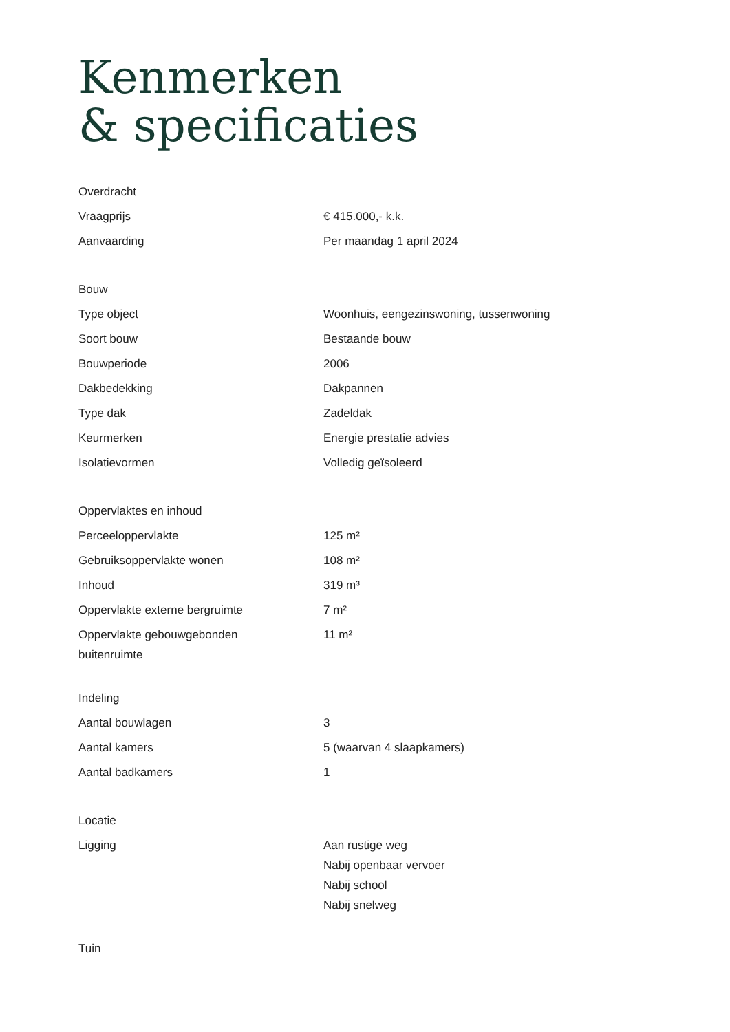Kenmerken
& specificaties
| Overdracht | |
| --- | --- |
| Vraagprijs | € 415.000,- k.k. |
| Aanvaarding | Per maandag 1 april 2024 |
| Bouw | |
| --- | --- |
| Type object | Woonhuis, eengezinswoning, tussenwoning |
| Soort bouw | Bestaande bouw |
| Bouwperiode | 2006 |
| Dakbedekking | Dakpannen |
| Type dak | Zadeldak |
| Keurmerken | Energie prestatie advies |
| Isolatievormen | Volledig geïsoleerd |
| Oppervlaktes en inhoud | |
| --- | --- |
| Perceeloppervlakte | 125 m² |
| Gebruiksoppervlakte wonen | 108 m² |
| Inhoud | 319 m³ |
| Oppervlakte externe bergruimte | 7 m² |
| Oppervlakte gebouwgebonden buitenruimte | 11 m² |
| Indeling | |
| --- | --- |
| Aantal bouwlagen | 3 |
| Aantal kamers | 5 (waarvan 4 slaapkamers) |
| Aantal badkamers | 1 |
| Locatie | |
| --- | --- |
| Ligging | Aan rustige weg Nabij openbaar vervoer Nabij school Nabij snelweg |
| Tuin |
| --- |